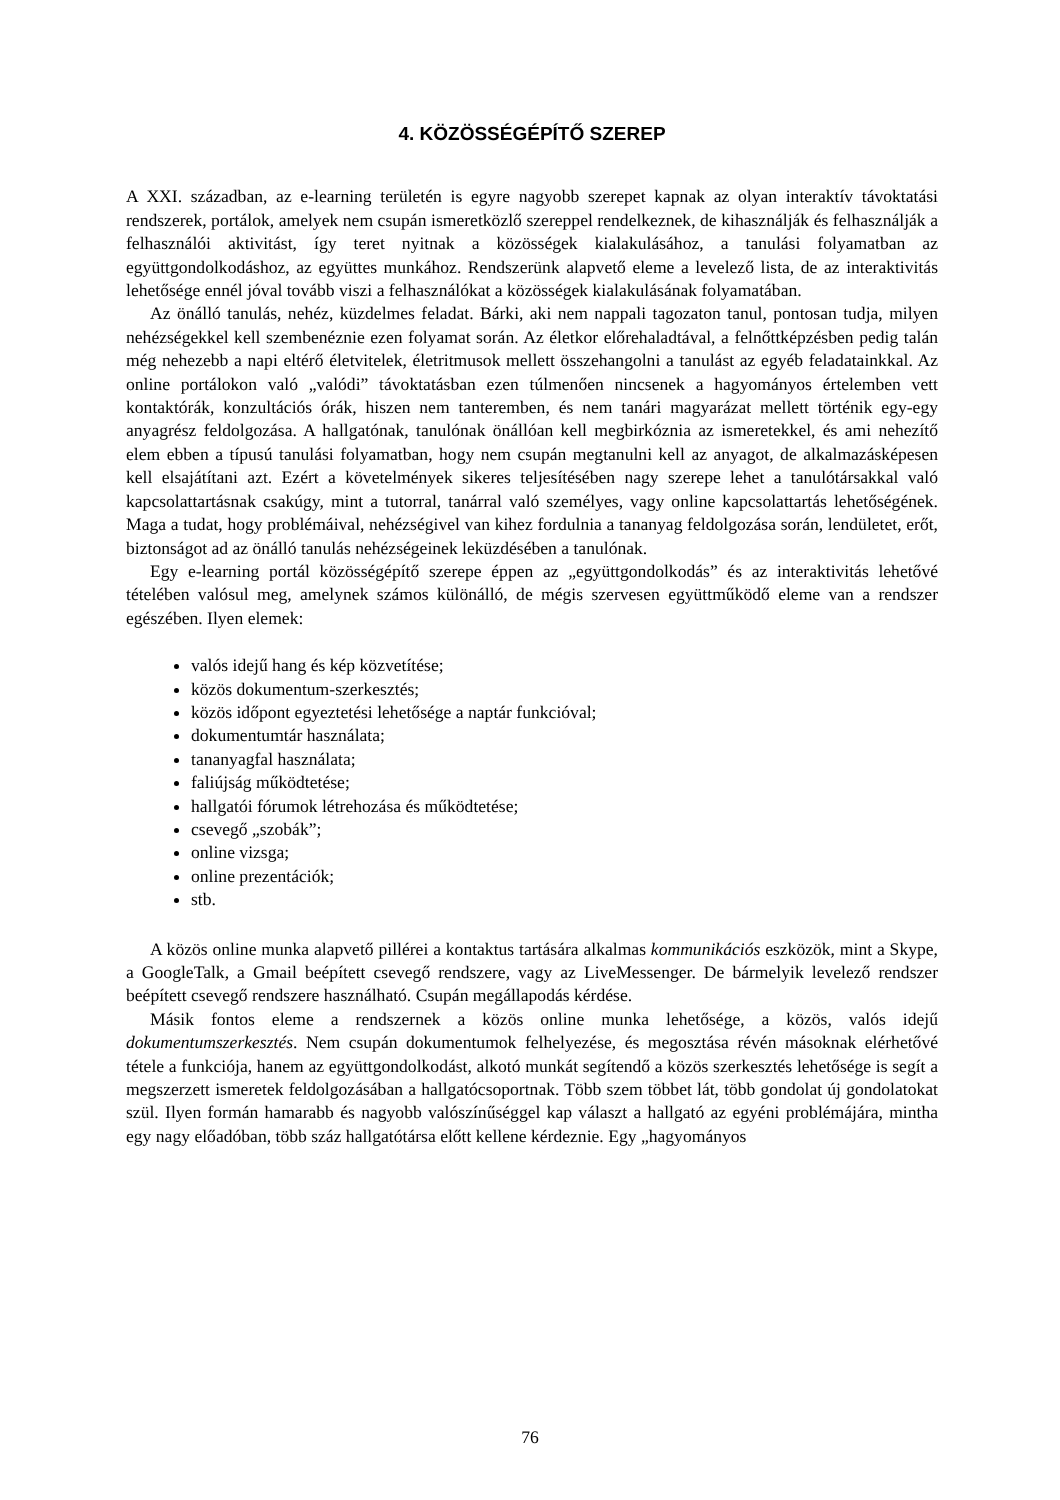4. KÖZÖSSÉGÉPÍTŐ SZEREP
A XXI. században, az e-learning területén is egyre nagyobb szerepet kapnak az olyan interaktív távoktatási rendszerek, portálok, amelyek nem csupán ismeretközlő szereppel rendelkeznek, de kihasználják és felhasználják a felhasználói aktivitást, így teret nyitnak a közösségek kialakulásához, a tanulási folyamatban az együttgondolkodáshoz, az együttes munkához. Rendszerünk alapvető eleme a levelező lista, de az interaktivitás lehetősége ennél jóval tovább viszi a felhasználókat a közösségek kialakulásának folyamatában.
Az önálló tanulás, nehéz, küzdelmes feladat. Bárki, aki nem nappali tagozaton tanul, pontosan tudja, milyen nehézségekkel kell szembenéznie ezen folyamat során. Az életkor előrehaladtával, a felnőttképzésben pedig talán még nehezebb a napi eltérő életvitelek, életritmusok mellett összehangolni a tanulást az egyéb feladatainkkal. Az online portálokon való „valódi” távoktatásban ezen túlmenően nincsenek a hagyományos értelemben vett kontaktórák, konzultációs órák, hiszen nem tanteremben, és nem tanári magyarázat mellett történik egy-egy anyagrész feldolgozása. A hallgatónak, tanulónak önállóan kell megbirkóznia az ismeretekkel, és ami nehezítő elem ebben a típusú tanulási folyamatban, hogy nem csupán megtanulni kell az anyagot, de alkalmazásképesen kell elsajátítani azt. Ezért a követelmények sikeres teljesítésében nagy szerepe lehet a tanulótársakkal való kapcsolattartásnak csakúgy, mint a tutorral, tanárral való személyes, vagy online kapcsolattartás lehetőségének. Maga a tudat, hogy problémáival, nehézségivel van kihez fordulnia a tananyag feldolgozása során, lendületet, erőt, biztonságot ad az önálló tanulás nehézségeinek leküzdésében a tanulónak.
Egy e-learning portál közösségépítő szerepe éppen az „együttgondolkodás” és az interaktivitás lehetővé tételében valósul meg, amelynek számos különálló, de mégis szervesen együttműködő eleme van a rendszer egészében. Ilyen elemek:
valós idejű hang és kép közvetítése;
közös dokumentum-szerkesztés;
közös időpont egyeztetési lehetősége a naptár funkcióval;
dokumentumtár használata;
tananyagfal használata;
faliújság működtetése;
hallgatói fórumok létrehozása és működtetése;
csevegő „szobák”;
online vizsga;
online prezentációk;
stb.
A közös online munka alapvető pillérei a kontaktus tartására alkalmas kommunikációs eszközök, mint a Skype, a GoogleTalk, a Gmail beépített csevegő rendszere, vagy az LiveMessenger. De bármelyik levelező rendszer beépített csevegő rendszere használható. Csupán megállapodás kérdése.
Másik fontos eleme a rendszernek a közös online munka lehetősége, a közös, valós idejű dokumentumszerkesztés. Nem csupán dokumentumok felhelyezése, és megosztása révén másoknak elérhetővé tétele a funkciója, hanem az együttgondolkodást, alkotó munkát segítendő a közös szerkesztés lehetősége is segít a megszerzett ismeretek feldolgozásában a hallgatócsoportnak. Több szem többet lát, több gondolat új gondolatokat szül. Ilyen formán hamarabb és nagyobb valószínűséggel kap választ a hallgató az egyéni problémájára, mintha egy nagy előadóban, több száz hallgatótársa előtt kellene kérdeznie. Egy „hagyományos
76